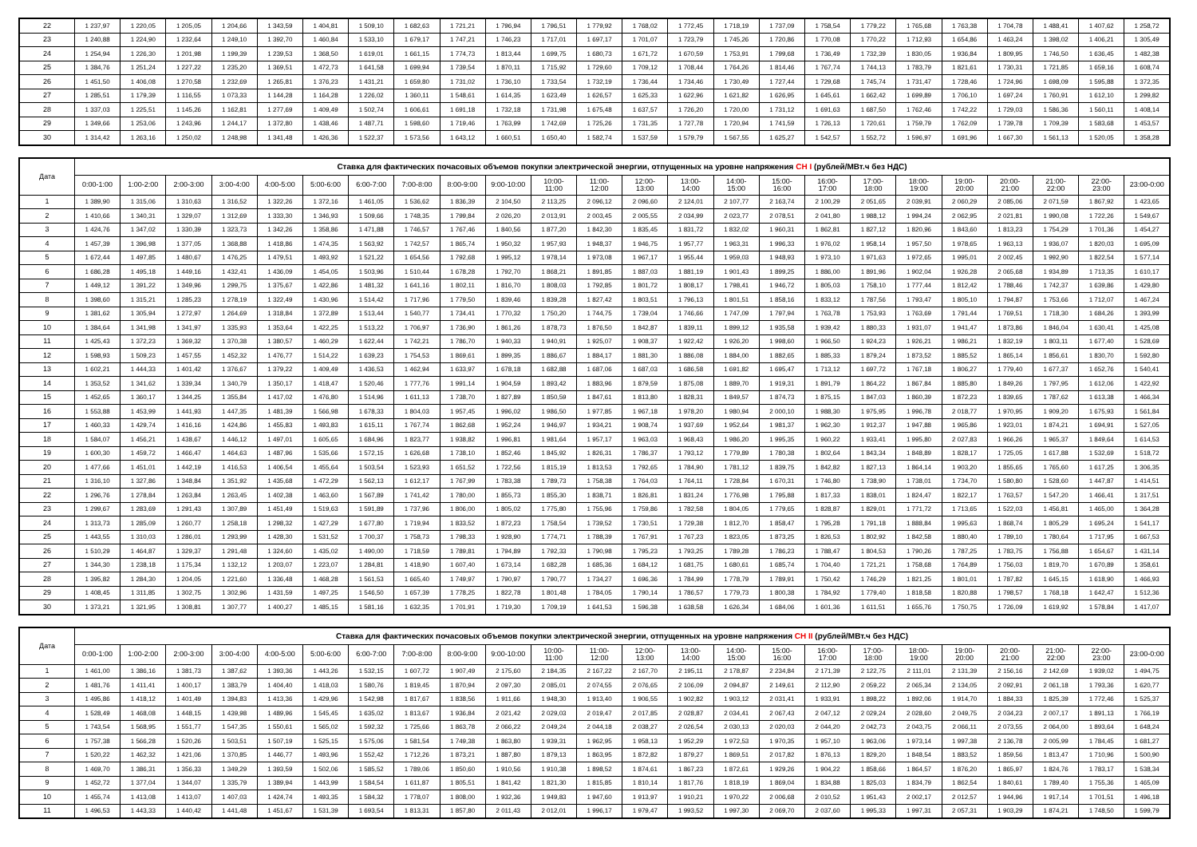| 22 | 1 237,97 | 1 220,05 | 1 205,05 | 1 204,66 | 1 343,59 | 1 404,81 | 1 509,10 | 1 682,63 | 1 721,21 | 1 796,94 | 1 796,51 | 1 779,92 | 1 768,02 | 1 772,45 | 1 718,19 | 1 737,09 | 1 758,54 | 1 779,22 | 1 765,68 | 1 763,38 | 1 704,78 | 1 488,41 | 1 407,62 | 1 258,72 |
| 23 | 1 240,88 | 1 224,90 | 1 232,64 | 1 249,10 | 1 392,70 | 1 460,84 | 1 533,10 | 1 679,17 | 1 747,21 | 1 746,23 | 1 717,01 | 1 697,17 | 1 701,07 | 1 723,79 | 1 745,26 | 1 720,86 | 1 770,08 | 1 770,22 | 1 712,93 | 1 654,86 | 1 463,24 | 1 398,02 | 1 406,21 | 1 305,49 |
| 24 | 1 254,94 | 1 226,30 | 1 201,98 | 1 199,39 | 1 239,53 | 1 368,50 | 1 619,01 | 1 661,15 | 1 774,73 | 1 813,44 | 1 699,75 | 1 680,73 | 1 671,72 | 1 670,59 | 1 753,91 | 1 799,68 | 1 736,49 | 1 732,39 | 1 830,05 | 1 936,84 | 1 809,95 | 1 746,50 | 1 636,45 | 1 482,38 |
| 25 | 1 384,76 | 1 251,24 | 1 227,22 | 1 235,20 | 1 369,51 | 1 472,73 | 1 641,58 | 1 699,94 | 1 739,54 | 1 870,11 | 1 715,92 | 1 729,60 | 1 709,12 | 1 708,44 | 1 764,26 | 1 814,46 | 1 767,74 | 1 744,13 | 1 783,79 | 1 821,61 | 1 730,31 | 1 721,85 | 1 659,16 | 1 608,74 |
| 26 | 1 451,50 | 1 406,08 | 1 270,58 | 1 232,69 | 1 265,81 | 1 376,23 | 1 431,21 | 1 659,80 | 1 731,02 | 1 736,10 | 1 733,54 | 1 732,19 | 1 736,44 | 1 734,46 | 1 730,49 | 1 727,44 | 1 729,68 | 1 745,74 | 1 731,47 | 1 728,46 | 1 724,96 | 1 698,09 | 1 595,88 | 1 372,35 |
| 27 | 1 285,51 | 1 179,39 | 1 116,55 | 1 073,33 | 1 144,28 | 1 164,28 | 1 226,02 | 1 360,11 | 1 548,61 | 1 614,35 | 1 623,49 | 1 626,57 | 1 625,33 | 1 622,96 | 1 621,82 | 1 626,95 | 1 645,61 | 1 662,42 | 1 699,89 | 1 706,10 | 1 697,24 | 1 760,91 | 1 612,10 | 1 299,82 |
| 28 | 1 337,03 | 1 225,51 | 1 145,26 | 1 162,81 | 1 277,69 | 1 409,49 | 1 502,74 | 1 606,61 | 1 691,18 | 1 732,18 | 1 731,98 | 1 675,48 | 1 637,57 | 1 726,20 | 1 720,00 | 1 731,12 | 1 691,63 | 1 687,50 | 1 762,46 | 1 742,22 | 1 729,03 | 1 586,36 | 1 560,11 | 1 408,14 |
| 29 | 1 349,66 | 1 253,06 | 1 243,96 | 1 244,17 | 1 372,80 | 1 438,46 | 1 487,71 | 1 598,60 | 1 719,46 | 1 763,99 | 1 742,69 | 1 725,26 | 1 731,35 | 1 727,78 | 1 720,94 | 1 741,59 | 1 726,13 | 1 720,61 | 1 759,79 | 1 762,09 | 1 739,78 | 1 709,39 | 1 583,68 | 1 453,57 |
| 30 | 1 314,42 | 1 263,16 | 1 250,02 | 1 248,98 | 1 341,48 | 1 426,36 | 1 522,37 | 1 573,56 | 1 643,12 | 1 660,51 | 1 650,40 | 1 582,74 | 1 537,59 | 1 579,79 | 1 567,55 | 1 625,27 | 1 542,57 | 1 552,72 | 1 596,97 | 1 691,96 | 1 667,30 | 1 561,13 | 1 520,05 | 1 358,28 |
| Дата | Ставка для фактических почасовых объемов покупки электрической энергии, отпущенных на уровне напряжения СН I (рублей/МВт.ч без НДС) | | | | | | | | | | | | | | | | | | | | | | | |
| --- | --- | --- | --- | --- | --- | --- | --- | --- | --- | --- | --- | --- | --- | --- | --- | --- | --- | --- | --- | --- | --- | --- | --- | --- |
| | 0:00-1:00 | 1:00-2:00 | 2:00-3:00 | 3:00-4:00 | 4:00-5:00 | 5:00-6:00 | 6:00-7:00 | 7:00-8:00 | 8:00-9:00 | 9:00-10:00 | 10:00- 11:00 | 11:00- 12:00 | 12:00- 13:00 | 13:00- 14:00 | 14:00- 15:00 | 15:00- 16:00 | 16:00- 17:00 | 17:00- 18:00 | 18:00- 19:00 | 19:00- 20:00 | 20:00- 21:00 | 21:00- 22:00 | 22:00- 23:00 | 23:00-0:00 |
| 1 | 1 389,90 | 1 315,06 | 1 310,63 | 1 316,52 | 1 322,26 | 1 372,16 | 1 461,05 | 1 536,62 | 1 836,39 | 2 104,50 | 2 113,25 | 2 096,12 | 2 096,60 | 2 124,01 | 2 107,77 | 2 163,74 | 2 100,29 | 2 051,65 | 2 039,91 | 2 060,29 | 2 085,06 | 2 071,59 | 1 867,92 | 1 423,65 |
| 2 | 1 410,66 | 1 340,31 | 1 329,07 | 1 312,69 | 1 333,30 | 1 346,93 | 1 509,66 | 1 748,35 | 1 799,84 | 2 026,20 | 2 013,91 | 2 003,45 | 2 005,55 | 2 034,99 | 2 023,77 | 2 078,51 | 2 041,80 | 1 988,12 | 1 994,24 | 2 062,95 | 2 021,81 | 1 990,08 | 1 722,26 | 1 549,67 |
| 3 | 1 424,76 | 1 347,02 | 1 330,39 | 1 323,73 | 1 342,26 | 1 358,86 | 1 471,88 | 1 746,57 | 1 767,46 | 1 840,56 | 1 877,20 | 1 842,30 | 1 835,45 | 1 831,72 | 1 832,02 | 1 960,31 | 1 862,81 | 1 827,12 | 1 820,96 | 1 843,60 | 1 813,23 | 1 754,29 | 1 701,36 | 1 454,27 |
| 4 | 1 457,39 | 1 396,98 | 1 377,05 | 1 368,88 | 1 418,86 | 1 474,35 | 1 563,92 | 1 742,57 | 1 865,74 | 1 950,32 | 1 957,93 | 1 948,37 | 1 946,75 | 1 957,77 | 1 963,31 | 1 996,33 | 1 976,02 | 1 958,14 | 1 957,50 | 1 978,65 | 1 963,13 | 1 936,07 | 1 820,03 | 1 695,09 |
| 5 | 1 672,44 | 1 497,85 | 1 480,67 | 1 476,25 | 1 479,51 | 1 493,92 | 1 521,22 | 1 654,56 | 1 792,68 | 1 995,12 | 1 978,14 | 1 973,08 | 1 967,17 | 1 955,44 | 1 959,03 | 1 948,93 | 1 973,10 | 1 971,63 | 1 972,65 | 1 995,01 | 2 002,45 | 1 992,90 | 1 822,54 | 1 577,14 |
| 6 | 1 686,28 | 1 495,18 | 1 449,16 | 1 432,41 | 1 436,09 | 1 454,05 | 1 503,96 | 1 510,44 | 1 678,28 | 1 792,70 | 1 868,21 | 1 891,85 | 1 887,03 | 1 881,19 | 1 901,43 | 1 899,25 | 1 886,00 | 1 891,96 | 1 902,04 | 1 926,28 | 2 065,68 | 1 934,89 | 1 713,35 | 1 610,17 |
| 7 | 1 449,12 | 1 391,22 | 1 349,96 | 1 299,75 | 1 375,67 | 1 422,86 | 1 481,32 | 1 641,16 | 1 802,11 | 1 816,70 | 1 808,03 | 1 792,85 | 1 801,72 | 1 808,17 | 1 798,41 | 1 946,72 | 1 805,03 | 1 758,10 | 1 777,44 | 1 812,42 | 1 788,46 | 1 742,37 | 1 639,86 | 1 429,80 |
| 8 | 1 398,60 | 1 315,21 | 1 285,23 | 1 278,19 | 1 322,49 | 1 430,96 | 1 514,42 | 1 717,96 | 1 779,50 | 1 839,46 | 1 839,28 | 1 827,42 | 1 803,51 | 1 796,13 | 1 801,51 | 1 858,16 | 1 833,12 | 1 787,56 | 1 793,47 | 1 805,10 | 1 794,87 | 1 753,66 | 1 712,07 | 1 467,24 |
| 9 | 1 381,62 | 1 305,94 | 1 272,97 | 1 264,69 | 1 318,84 | 1 372,89 | 1 513,44 | 1 540,77 | 1 734,41 | 1 770,32 | 1 750,20 | 1 744,75 | 1 739,04 | 1 746,66 | 1 747,09 | 1 797,94 | 1 763,78 | 1 753,93 | 1 763,69 | 1 791,44 | 1 769,51 | 1 718,30 | 1 684,26 | 1 393,99 |
| 10 | 1 384,64 | 1 341,98 | 1 341,97 | 1 335,93 | 1 353,64 | 1 422,25 | 1 513,22 | 1 706,97 | 1 736,90 | 1 861,26 | 1 878,73 | 1 876,50 | 1 842,87 | 1 839,11 | 1 899,12 | 1 935,58 | 1 939,42 | 1 880,33 | 1 931,07 | 1 941,47 | 1 873,86 | 1 846,04 | 1 630,41 | 1 425,08 |
| 11 | 1 425,43 | 1 372,23 | 1 369,32 | 1 370,38 | 1 380,57 | 1 460,29 | 1 622,44 | 1 742,21 | 1 786,70 | 1 940,33 | 1 940,91 | 1 925,07 | 1 908,37 | 1 922,42 | 1 926,20 | 1 998,60 | 1 966,50 | 1 924,23 | 1 926,21 | 1 986,21 | 1 832,19 | 1 803,11 | 1 677,40 | 1 528,69 |
| 12 | 1 598,93 | 1 509,23 | 1 457,55 | 1 452,32 | 1 476,77 | 1 514,22 | 1 639,23 | 1 754,53 | 1 869,61 | 1 899,35 | 1 886,67 | 1 884,17 | 1 881,30 | 1 886,08 | 1 884,00 | 1 882,65 | 1 885,33 | 1 879,24 | 1 873,52 | 1 885,52 | 1 865,14 | 1 856,61 | 1 830,70 | 1 592,80 |
| 13 | 1 602,21 | 1 444,33 | 1 401,42 | 1 376,67 | 1 379,22 | 1 409,49 | 1 436,53 | 1 462,94 | 1 633,97 | 1 678,18 | 1 682,88 | 1 687,06 | 1 687,03 | 1 686,58 | 1 691,82 | 1 695,47 | 1 713,12 | 1 697,72 | 1 767,18 | 1 806,27 | 1 779,40 | 1 677,37 | 1 652,76 | 1 540,41 |
| 14 | 1 353,52 | 1 341,62 | 1 339,34 | 1 340,79 | 1 350,17 | 1 418,47 | 1 520,46 | 1 777,76 | 1 991,14 | 1 904,59 | 1 893,42 | 1 883,96 | 1 879,59 | 1 875,08 | 1 889,70 | 1 919,31 | 1 891,79 | 1 864,22 | 1 867,84 | 1 885,80 | 1 849,26 | 1 797,95 | 1 612,06 | 1 422,92 |
| 15 | 1 452,65 | 1 360,17 | 1 344,25 | 1 355,84 | 1 417,02 | 1 476,80 | 1 514,96 | 1 611,13 | 1 738,70 | 1 827,89 | 1 850,59 | 1 847,61 | 1 813,80 | 1 828,31 | 1 849,57 | 1 874,73 | 1 875,15 | 1 847,03 | 1 860,39 | 1 872,23 | 1 839,65 | 1 787,62 | 1 613,38 | 1 466,34 |
| 16 | 1 553,88 | 1 453,99 | 1 441,93 | 1 447,35 | 1 481,39 | 1 566,98 | 1 678,33 | 1 804,03 | 1 957,45 | 1 996,02 | 1 986,50 | 1 977,85 | 1 967,18 | 1 978,20 | 1 980,94 | 2 000,10 | 1 988,30 | 1 975,95 | 1 996,78 | 2 018,77 | 1 970,95 | 1 909,20 | 1 675,93 | 1 561,84 |
| 17 | 1 460,33 | 1 429,74 | 1 416,16 | 1 424,86 | 1 455,83 | 1 493,83 | 1 615,11 | 1 767,74 | 1 862,68 | 1 952,24 | 1 946,97 | 1 934,21 | 1 908,74 | 1 937,69 | 1 952,64 | 1 981,37 | 1 962,30 | 1 912,37 | 1 947,88 | 1 965,86 | 1 923,01 | 1 874,21 | 1 694,91 | 1 527,05 |
| 18 | 1 584,07 | 1 456,21 | 1 438,67 | 1 446,12 | 1 497,01 | 1 605,65 | 1 684,96 | 1 823,77 | 1 938,82 | 1 996,81 | 1 981,64 | 1 957,17 | 1 963,03 | 1 968,43 | 1 986,20 | 1 995,35 | 1 960,22 | 1 933,41 | 1 995,80 | 2 027,83 | 1 966,26 | 1 965,37 | 1 849,64 | 1 614,53 |
| 19 | 1 600,30 | 1 459,72 | 1 466,47 | 1 464,63 | 1 487,96 | 1 535,66 | 1 572,15 | 1 626,68 | 1 738,10 | 1 852,46 | 1 845,92 | 1 826,31 | 1 786,37 | 1 793,12 | 1 779,89 | 1 780,38 | 1 802,64 | 1 843,34 | 1 848,89 | 1 828,17 | 1 725,05 | 1 617,88 | 1 532,69 | 1 518,72 |
| 20 | 1 477,66 | 1 451,01 | 1 442,19 | 1 416,53 | 1 406,54 | 1 455,64 | 1 503,54 | 1 523,93 | 1 651,52 | 1 722,56 | 1 815,19 | 1 813,53 | 1 792,65 | 1 784,90 | 1 781,12 | 1 839,75 | 1 842,82 | 1 827,13 | 1 864,14 | 1 903,20 | 1 855,65 | 1 765,60 | 1 617,25 | 1 306,35 |
| 21 | 1 316,10 | 1 327,86 | 1 348,84 | 1 351,92 | 1 435,68 | 1 472,29 | 1 562,13 | 1 612,17 | 1 767,99 | 1 783,38 | 1 789,73 | 1 758,38 | 1 764,03 | 1 764,11 | 1 728,84 | 1 670,31 | 1 746,80 | 1 738,90 | 1 738,01 | 1 734,70 | 1 580,80 | 1 528,60 | 1 447,87 | 1 414,51 |
| 22 | 1 296,76 | 1 278,84 | 1 263,84 | 1 263,45 | 1 402,38 | 1 463,60 | 1 567,89 | 1 741,42 | 1 780,00 | 1 855,73 | 1 855,30 | 1 838,71 | 1 826,81 | 1 831,24 | 1 776,98 | 1 795,88 | 1 817,33 | 1 838,01 | 1 824,47 | 1 822,17 | 1 763,57 | 1 547,20 | 1 466,41 | 1 317,51 |
| 23 | 1 299,67 | 1 283,69 | 1 291,43 | 1 307,89 | 1 451,49 | 1 519,63 | 1 591,89 | 1 737,96 | 1 806,00 | 1 805,02 | 1 775,80 | 1 755,96 | 1 759,86 | 1 782,58 | 1 804,05 | 1 779,65 | 1 828,87 | 1 829,01 | 1 771,72 | 1 713,65 | 1 522,03 | 1 456,81 | 1 465,00 | 1 364,28 |
| 24 | 1 313,73 | 1 285,09 | 1 260,77 | 1 258,18 | 1 298,32 | 1 427,29 | 1 677,80 | 1 719,94 | 1 833,52 | 1 872,23 | 1 758,54 | 1 739,52 | 1 730,51 | 1 729,38 | 1 812,70 | 1 858,47 | 1 795,28 | 1 791,18 | 1 888,84 | 1 995,63 | 1 868,74 | 1 805,29 | 1 695,24 | 1 541,17 |
| 25 | 1 443,55 | 1 310,03 | 1 286,01 | 1 293,99 | 1 428,30 | 1 531,52 | 1 700,37 | 1 758,73 | 1 798,33 | 1 928,90 | 1 774,71 | 1 788,39 | 1 767,91 | 1 767,23 | 1 823,05 | 1 873,25 | 1 826,53 | 1 802,92 | 1 842,58 | 1 880,40 | 1 789,10 | 1 780,64 | 1 717,95 | 1 667,53 |
| 26 | 1 510,29 | 1 464,87 | 1 329,37 | 1 291,48 | 1 324,60 | 1 435,02 | 1 490,00 | 1 718,59 | 1 789,81 | 1 794,89 | 1 792,33 | 1 790,98 | 1 795,23 | 1 793,25 | 1 789,28 | 1 786,23 | 1 788,47 | 1 804,53 | 1 790,26 | 1 787,25 | 1 783,75 | 1 756,88 | 1 654,67 | 1 431,14 |
| 27 | 1 344,30 | 1 238,18 | 1 175,34 | 1 132,12 | 1 203,07 | 1 223,07 | 1 284,81 | 1 418,90 | 1 607,40 | 1 673,14 | 1 682,28 | 1 685,36 | 1 684,12 | 1 681,75 | 1 680,61 | 1 685,74 | 1 704,40 | 1 721,21 | 1 758,68 | 1 764,89 | 1 756,03 | 1 819,70 | 1 670,89 | 1 358,61 |
| 28 | 1 395,82 | 1 284,30 | 1 204,05 | 1 221,60 | 1 336,48 | 1 468,28 | 1 561,53 | 1 665,40 | 1 749,97 | 1 790,97 | 1 790,77 | 1 734,27 | 1 696,36 | 1 784,99 | 1 778,79 | 1 789,91 | 1 750,42 | 1 746,29 | 1 821,25 | 1 801,01 | 1 787,82 | 1 645,15 | 1 618,90 | 1 466,93 |
| 29 | 1 408,45 | 1 311,85 | 1 302,75 | 1 302,96 | 1 431,59 | 1 497,25 | 1 546,50 | 1 657,39 | 1 778,25 | 1 822,78 | 1 801,48 | 1 784,05 | 1 790,14 | 1 786,57 | 1 779,73 | 1 800,38 | 1 784,92 | 1 779,40 | 1 818,58 | 1 820,88 | 1 798,57 | 1 768,18 | 1 642,47 | 1 512,36 |
| 30 | 1 373,21 | 1 321,95 | 1 308,81 | 1 307,77 | 1 400,27 | 1 485,15 | 1 581,16 | 1 632,35 | 1 701,91 | 1 719,30 | 1 709,19 | 1 641,53 | 1 596,38 | 1 638,58 | 1 626,34 | 1 684,06 | 1 601,36 | 1 611,51 | 1 655,76 | 1 750,75 | 1 726,09 | 1 619,92 | 1 578,84 | 1 417,07 |
| Дата | Ставка для фактических почасовых объемов покупки электрической энергии, отпущенных на уровне напряжения СН II (рублей/МВт.ч без НДС) | | | | | | | | | | | | | | | | | | | | | | | |
| --- | --- | --- | --- | --- | --- | --- | --- | --- | --- | --- | --- | --- | --- | --- | --- | --- | --- | --- | --- | --- | --- | --- | --- | --- |
| | 0:00-1:00 | 1:00-2:00 | 2:00-3:00 | 3:00-4:00 | 4:00-5:00 | 5:00-6:00 | 6:00-7:00 | 7:00-8:00 | 8:00-9:00 | 9:00-10:00 | 10:00- 11:00 | 11:00- 12:00 | 12:00- 13:00 | 13:00- 14:00 | 14:00- 15:00 | 15:00- 16:00 | 16:00- 17:00 | 17:00- 18:00 | 18:00- 19:00 | 19:00- 20:00 | 20:00- 21:00 | 21:00- 22:00 | 22:00- 23:00 | 23:00-0:00 |
| 1 | 1 461,00 | 1 386,16 | 1 381,73 | 1 387,62 | 1 393,36 | 1 443,26 | 1 532,15 | 1 607,72 | 1 907,49 | 2 175,60 | 2 184,35 | 2 167,22 | 2 167,70 | 2 195,11 | 2 178,87 | 2 234,84 | 2 171,39 | 2 122,75 | 2 111,01 | 2 131,39 | 2 156,16 | 2 142,69 | 1 939,02 | 1 494,75 |
| 2 | 1 481,76 | 1 411,41 | 1 400,17 | 1 383,79 | 1 404,40 | 1 418,03 | 1 580,76 | 1 819,45 | 1 870,94 | 2 097,30 | 2 085,01 | 2 074,55 | 2 076,65 | 2 106,09 | 2 094,87 | 2 149,61 | 2 112,90 | 2 059,22 | 2 065,34 | 2 134,05 | 2 092,91 | 2 061,18 | 1 793,36 | 1 620,77 |
| 3 | 1 495,86 | 1 418,12 | 1 401,49 | 1 394,83 | 1 413,36 | 1 429,96 | 1 542,98 | 1 817,67 | 1 838,56 | 1 911,66 | 1 948,30 | 1 913,40 | 1 906,55 | 1 902,82 | 1 903,12 | 2 031,41 | 1 933,91 | 1 898,22 | 1 892,06 | 1 914,70 | 1 884,33 | 1 825,39 | 1 772,46 | 1 525,37 |
| 4 | 1 528,49 | 1 468,08 | 1 448,15 | 1 439,98 | 1 489,96 | 1 545,45 | 1 635,02 | 1 813,67 | 1 936,84 | 2 021,42 | 2 029,03 | 2 019,47 | 2 017,85 | 2 028,87 | 2 034,41 | 2 067,43 | 2 047,12 | 2 029,24 | 2 028,60 | 2 049,75 | 2 034,23 | 2 007,17 | 1 891,13 | 1 766,19 |
| 5 | 1 743,54 | 1 568,95 | 1 551,77 | 1 547,35 | 1 550,61 | 1 565,02 | 1 592,32 | 1 725,66 | 1 863,78 | 2 066,22 | 2 049,24 | 2 044,18 | 2 038,27 | 2 026,54 | 2 030,13 | 2 020,03 | 2 044,20 | 2 042,73 | 2 043,75 | 2 066,11 | 2 073,55 | 2 064,00 | 1 893,64 | 1 648,24 |
| 6 | 1 757,38 | 1 566,28 | 1 520,26 | 1 503,51 | 1 507,19 | 1 525,15 | 1 575,06 | 1 581,54 | 1 749,38 | 1 863,80 | 1 939,31 | 1 962,95 | 1 958,13 | 1 952,29 | 1 972,53 | 1 970,35 | 1 957,10 | 1 963,06 | 1 973,14 | 1 997,38 | 2 136,78 | 2 005,99 | 1 784,45 | 1 681,27 |
| 7 | 1 520,22 | 1 462,32 | 1 421,06 | 1 370,85 | 1 446,77 | 1 493,96 | 1 552,42 | 1 712,26 | 1 873,21 | 1 887,80 | 1 879,13 | 1 863,95 | 1 872,82 | 1 879,27 | 1 869,51 | 2 017,82 | 1 876,13 | 1 829,20 | 1 848,54 | 1 883,52 | 1 859,56 | 1 813,47 | 1 710,96 | 1 500,90 |
| 8 | 1 469,70 | 1 386,31 | 1 356,33 | 1 349,29 | 1 393,59 | 1 502,06 | 1 585,52 | 1 789,06 | 1 850,60 | 1 910,56 | 1 910,38 | 1 898,52 | 1 874,61 | 1 867,23 | 1 872,61 | 1 929,26 | 1 904,22 | 1 858,66 | 1 864,57 | 1 876,20 | 1 865,97 | 1 824,76 | 1 783,17 | 1 538,34 |
| 9 | 1 452,72 | 1 377,04 | 1 344,07 | 1 335,79 | 1 389,94 | 1 443,99 | 1 584,54 | 1 611,87 | 1 805,51 | 1 841,42 | 1 821,30 | 1 815,85 | 1 810,14 | 1 817,76 | 1 818,19 | 1 869,04 | 1 834,88 | 1 825,03 | 1 834,79 | 1 862,54 | 1 840,61 | 1 789,40 | 1 755,36 | 1 465,09 |
| 10 | 1 455,74 | 1 413,08 | 1 413,07 | 1 407,03 | 1 424,74 | 1 493,35 | 1 584,32 | 1 778,07 | 1 808,00 | 1 932,36 | 1 949,83 | 1 947,60 | 1 913,97 | 1 910,21 | 1 970,22 | 2 006,68 | 2 010,52 | 1 951,43 | 2 002,17 | 2 012,57 | 1 944,96 | 1 917,14 | 1 701,51 | 1 496,18 |
| 11 | 1 496,53 | 1 443,33 | 1 440,42 | 1 441,48 | 1 451,67 | 1 531,39 | 1 693,54 | 1 813,31 | 1 857,80 | 2 011,43 | 2 012,01 | 1 996,17 | 1 979,47 | 1 993,52 | 1 997,30 | 2 069,70 | 2 037,60 | 1 995,33 | 1 997,31 | 2 057,31 | 1 903,29 | 1 874,21 | 1 748,50 | 1 599,79 |